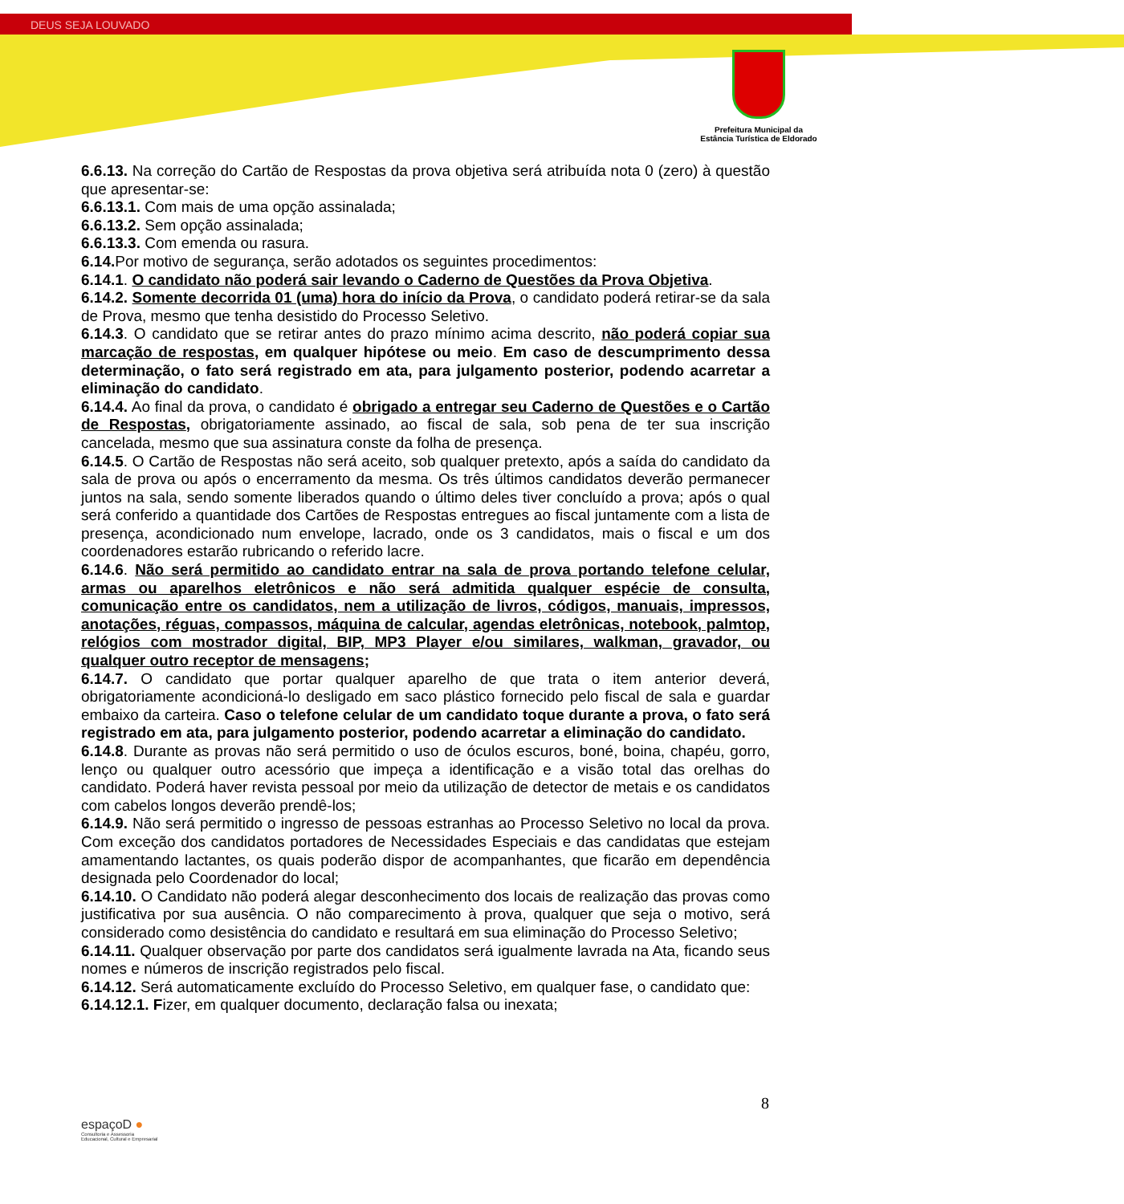DEUS SEJA LOUVADO
Prefeitura Municipal da
Estância Turística de Eldorado
6.6.13. Na correção do Cartão de Respostas da prova objetiva será atribuída nota 0 (zero) à questão que apresentar-se:
6.6.13.1. Com mais de uma opção assinalada;
6.6.13.2. Sem opção assinalada;
6.6.13.3. Com emenda ou rasura.
6.14. Por motivo de segurança, serão adotados os seguintes procedimentos:
6.14.1. O candidato não poderá sair levando o Caderno de Questões da Prova Objetiva.
6.14.2. Somente decorrida 01 (uma) hora do início da Prova, o candidato poderá retirar-se da sala de Prova, mesmo que tenha desistido do Processo Seletivo.
6.14.3. O candidato que se retirar antes do prazo mínimo acima descrito, não poderá copiar sua marcação de respostas, em qualquer hipótese ou meio. Em caso de descumprimento dessa determinação, o fato será registrado em ata, para julgamento posterior, podendo acarretar a eliminação do candidato.
6.14.4. Ao final da prova, o candidato é obrigado a entregar seu Caderno de Questões e o Cartão de Respostas, obrigatoriamente assinado, ao fiscal de sala, sob pena de ter sua inscrição cancelada, mesmo que sua assinatura conste da folha de presença.
6.14.5. O Cartão de Respostas não será aceito, sob qualquer pretexto, após a saída do candidato da sala de prova ou após o encerramento da mesma. Os três últimos candidatos deverão permanecer juntos na sala, sendo somente liberados quando o último deles tiver concluído a prova; após o qual será conferido a quantidade dos Cartões de Respostas entregues ao fiscal juntamente com a lista de presença, acondicionado num envelope, lacrado, onde os 3 candidatos, mais o fiscal e um dos coordenadores estarão rubricando o referido lacre.
6.14.6. Não será permitido ao candidato entrar na sala de prova portando telefone celular, armas ou aparelhos eletrônicos e não será admitida qualquer espécie de consulta, comunicação entre os candidatos, nem a utilização de livros, códigos, manuais, impressos, anotações, réguas, compassos, máquina de calcular, agendas eletrônicas, notebook, palmtop, relógios com mostrador digital, BIP, MP3 Player e/ou similares, walkman, gravador, ou qualquer outro receptor de mensagens;
6.14.7. O candidato que portar qualquer aparelho de que trata o item anterior deverá, obrigatoriamente acondicioná-lo desligado em saco plástico fornecido pelo fiscal de sala e guardar embaixo da carteira. Caso o telefone celular de um candidato toque durante a prova, o fato será registrado em ata, para julgamento posterior, podendo acarretar a eliminação do candidato.
6.14.8. Durante as provas não será permitido o uso de óculos escuros, boné, boina, chapéu, gorro, lenço ou qualquer outro acessório que impeça a identificação e a visão total das orelhas do candidato. Poderá haver revista pessoal por meio da utilização de detector de metais e os candidatos com cabelos longos deverão prendê-los;
6.14.9. Não será permitido o ingresso de pessoas estranhas ao Processo Seletivo no local da prova. Com exceção dos candidatos portadores de Necessidades Especiais e das candidatas que estejam amamentando lactantes, os quais poderão dispor de acompanhantes, que ficarão em dependência designada pelo Coordenador do local;
6.14.10. O Candidato não poderá alegar desconhecimento dos locais de realização das provas como justificativa por sua ausência. O não comparecimento à prova, qualquer que seja o motivo, será considerado como desistência do candidato e resultará em sua eliminação do Processo Seletivo;
6.14.11. Qualquer observação por parte dos candidatos será igualmente lavrada na Ata, ficando seus nomes e números de inscrição registrados pelo fiscal.
6.14.12. Será automaticamente excluído do Processo Seletivo, em qualquer fase, o candidato que:
6.14.12.1. Fizer, em qualquer documento, declaração falsa ou inexata;
8
espaçoD ●
Consultoria e Assessoria
Educacional, Cultural e Empresarial